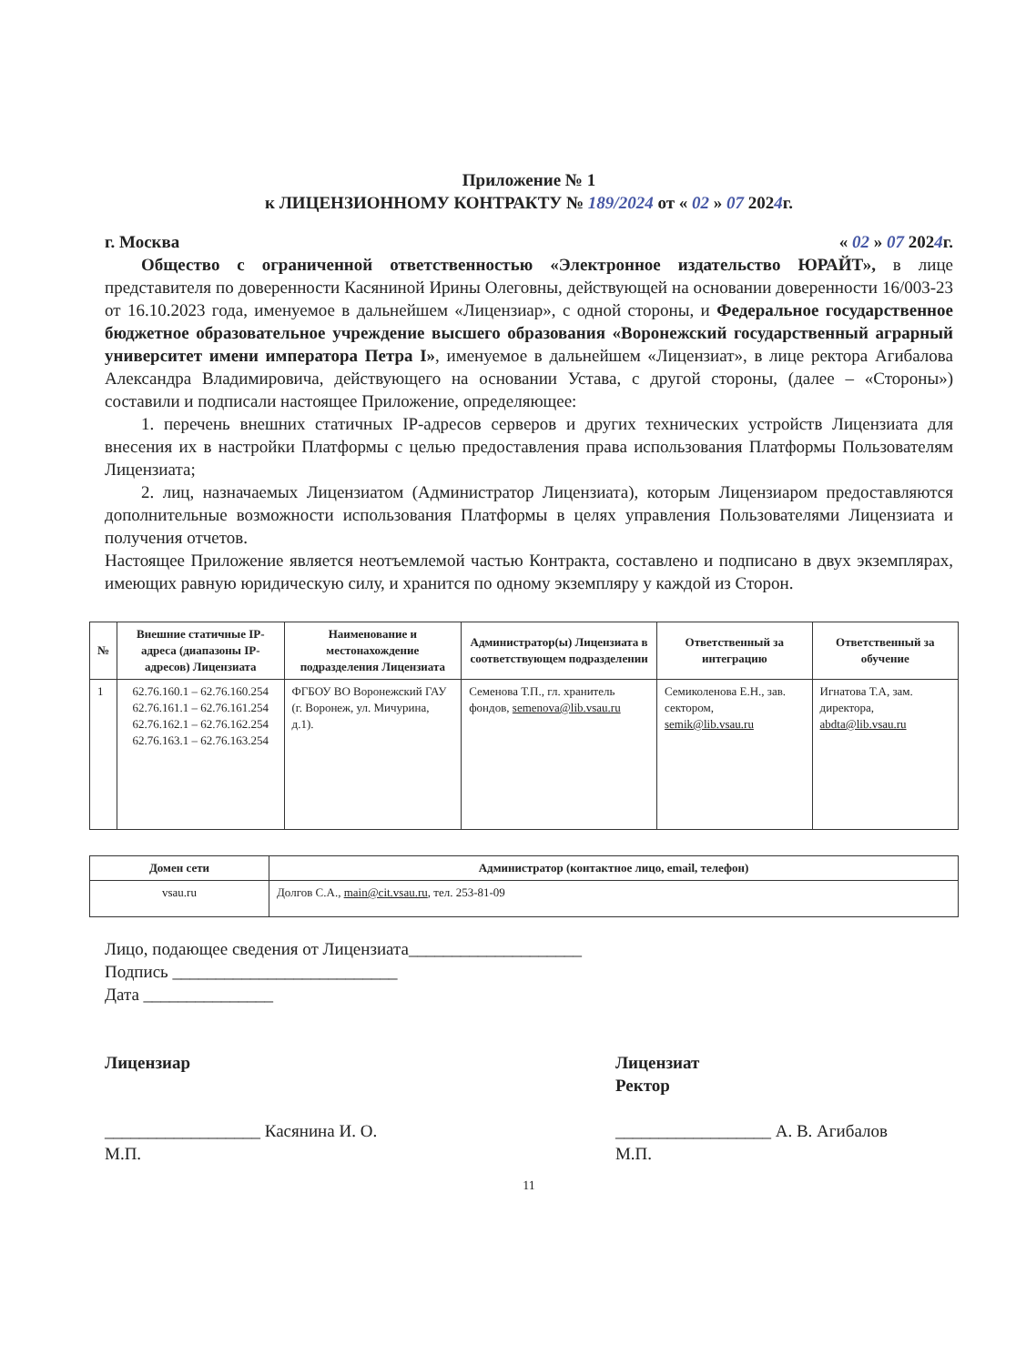Приложение № 1
к ЛИЦЕНЗИОННОМУ КОНТРАКТУ № 189/2024 от « 02 » 07 2024г.
г. Москва « 02 » 07 2024г.
Общество с ограниченной ответственностью «Электронное издательство ЮРАЙТ», в лице представителя по доверенности Касяниной Ирины Олеговны, действующей на основании доверенности 16/003-23 от 16.10.2023 года, именуемое в дальнейшем «Лицензиар», с одной стороны, и Федеральное государственное бюджетное образовательное учреждение высшего образования «Воронежский государственный аграрный университет имени императора Петра I», именуемое в дальнейшем «Лицензиат», в лице ректора Агибалова Александра Владимировича, действующего на основании Устава, с другой стороны, (далее – «Стороны») составили и подписали настоящее Приложение, определяющее:
1. перечень внешних статичных IP-адресов серверов и других технических устройств Лицензиата для внесения их в настройки Платформы с целью предоставления права использования Платформы Пользователям Лицензиата;
2. лиц, назначаемых Лицензиатом (Администратор Лицензиата), которым Лицензиаром предоставляются дополнительные возможности использования Платформы в целях управления Пользователями Лицензиата и получения отчетов.
Настоящее Приложение является неотъемлемой частью Контракта, составлено и подписано в двух экземплярах, имеющих равную юридическую силу, и хранится по одному экземпляру у каждой из Сторон.
| № | Внешние статичные IP-адреса (диапазоны IP-адресов) Лицензиата | Наименование и местонахождение подразделения Лицензиата | Администратор(ы) Лицензиата в соответствующем подразделении | Ответственный за интеграцию | Ответственный за обучение |
| --- | --- | --- | --- | --- | --- |
| 1 | 62.76.160.1 – 62.76.160.254 62.76.161.1 – 62.76.161.254 62.76.162.1 – 62.76.162.254 62.76.163.1 – 62.76.163.254 | ФГБОУ ВО Воронежский ГАУ (г. Воронеж, ул. Мичурина, д.1). | Семенова Т.П., гл. хранитель фондов, semenova@lib.vsau.ru | Семиколенова Е.Н., зав. сектором, semik@lib.vsau.ru | Игнатова Т.А, зам. директора, abdta@lib.vsau.ru |
| Домен сети | Администратор (контактное лицо, email, телефон) |
| --- | --- |
| vsau.ru | Долгов С.А., main@cit.vsau.ru , тел. 253-81-09 |
Лицо, подающее сведения от Лицензиата____________________
Подпись __________________________
Дата _______________
Лицензиар
__________________ Касянина И. О.
М.П.
Лицензиат
Ректор
__________________ А. В. Агибалов
М.П.
11